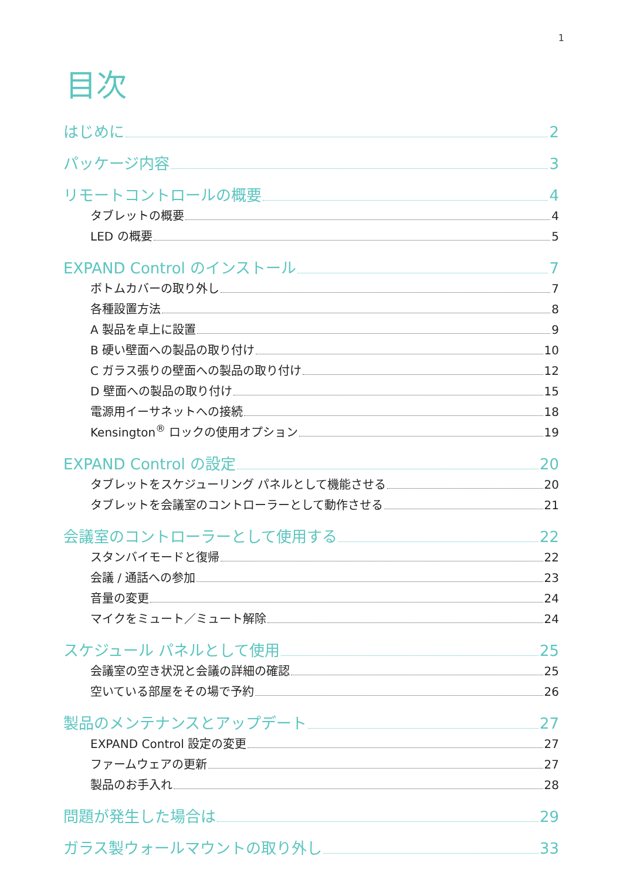1
目次
はじめに 2
パッケージ内容 3
リモートコントロールの概要 4
タブレットの概要 4
LED の概要 5
EXPAND Control のインストール 7
ボトムカバーの取り外し 7
各種設置方法 8
A 製品を卓上に設置 9
B 硬い壁面への製品の取り付け 10
C ガラス張りの壁面への製品の取り付け 12
D 壁面への製品の取り付け 15
電源用イーサネットへの接続 18
Kensington<sup>®</sup> ロックの使用オプション 19
EXPAND Control の設定 20
タブレットをスケジューリング パネルとして機能させる 20
タブレットを会議室のコントローラーとして動作させる 21
会議室のコントローラーとして使用する 22
スタンバイモードと復帰 22
会議 / 通話への参加 23
音量の変更 24
マイクをミュート／ミュート解除 24
スケジュール パネルとして使用 25
会議室の空き状況と会議の詳細の確認 25
空いている部屋をその場で予約 26
製品のメンテナンスとアップデート 27
EXPAND Control 設定の変更 27
ファームウェアの更新 27
製品のお手入れ 28
問題が発生した場合は 29
ガラス製ウォールマウントの取り外し 33